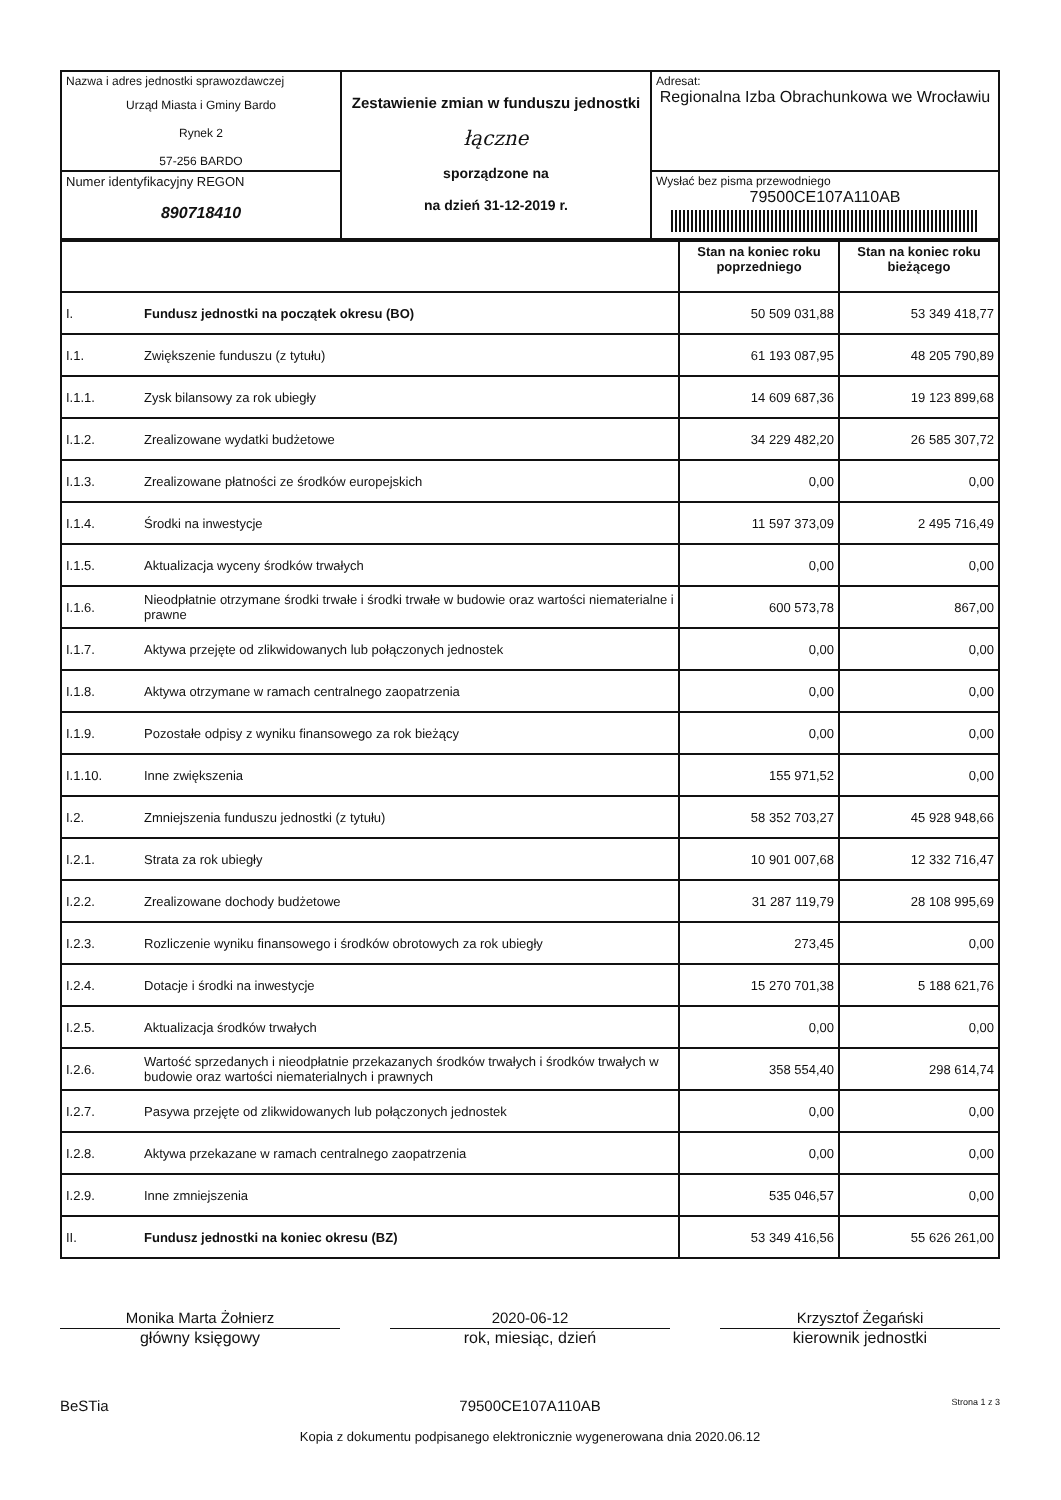| Nazwa i adres jednostki sprawozdawczej Urząd Miasta i Gminy Bardo Rynek 2 57-256 BARDO | Zestawienie zmian w funduszu jednostki łączne sporządzone na na dzień 31-12-2019 r. | Adresat: Regionalna Izba Obrachunkowa we Wrocławiu |
| Numer identyfikacyjny REGON 890718410 | | Wysłać bez pisma przewodniego 79500CE107A110AB |
| | | Stan na koniec roku poprzedniego | Stan na koniec roku bieżącego |
| I. | Fundusz jednostki na początek okresu (BO) | 50 509 031,88 | 53 349 418,77 |
| I.1. | Zwiększenie funduszu (z tytułu) | 61 193 087,95 | 48 205 790,89 |
| I.1.1. | Zysk bilansowy za rok ubiegły | 14 609 687,36 | 19 123 899,68 |
| I.1.2. | Zrealizowane wydatki budżetowe | 34 229 482,20 | 26 585 307,72 |
| I.1.3. | Zrealizowane płatności ze środków europejskich | 0,00 | 0,00 |
| I.1.4. | Środki na inwestycje | 11 597 373,09 | 2 495 716,49 |
| I.1.5. | Aktualizacja wyceny środków trwałych | 0,00 | 0,00 |
| I.1.6. | Nieodpłatnie otrzymane środki trwałe i środki trwałe w budowie oraz wartości niematerialne i prawne | 600 573,78 | 867,00 |
| I.1.7. | Aktywa przejęte od zlikwidowanych lub połączonych jednostek | 0,00 | 0,00 |
| I.1.8. | Aktywa otrzymane w ramach centralnego zaopatrzenia | 0,00 | 0,00 |
| I.1.9. | Pozostałe odpisy z wyniku finansowego za rok bieżący | 0,00 | 0,00 |
| I.1.10. | Inne zwiększenia | 155 971,52 | 0,00 |
| I.2. | Zmniejszenia funduszu jednostki (z tytułu) | 58 352 703,27 | 45 928 948,66 |
| I.2.1. | Strata za rok ubiegły | 10 901 007,68 | 12 332 716,47 |
| I.2.2. | Zrealizowane dochody budżetowe | 31 287 119,79 | 28 108 995,69 |
| I.2.3. | Rozliczenie wyniku finansowego i środków obrotowych za rok ubiegły | 273,45 | 0,00 |
| I.2.4. | Dotacje i środki na inwestycje | 15 270 701,38 | 5 188 621,76 |
| I.2.5. | Aktualizacja środków trwałych | 0,00 | 0,00 |
| I.2.6. | Wartość sprzedanych i nieodpłatnie przekazanych środków trwałych i środków trwałych w budowie oraz wartości niematerialnych i prawnych | 358 554,40 | 298 614,74 |
| I.2.7. | Pasywa przejęte od zlikwidowanych lub połączonych jednostek | 0,00 | 0,00 |
| I.2.8. | Aktywa przekazane w ramach centralnego zaopatrzenia | 0,00 | 0,00 |
| I.2.9. | Inne zmniejszenia | 535 046,57 | 0,00 |
| II. | Fundusz jednostki na koniec okresu (BZ) | 53 349 416,56 | 55 626 261,00 |
Monika Marta Żołnierz
główny księgowy
2020-06-12
rok, miesiąc, dzień
Krzysztof Żegański
kierownik jednostki
BeSTia 79500CE107A110AB Strona 1 z 3
Kopia z dokumentu podpisanego elektronicznie wygenerowana dnia 2020.06.12